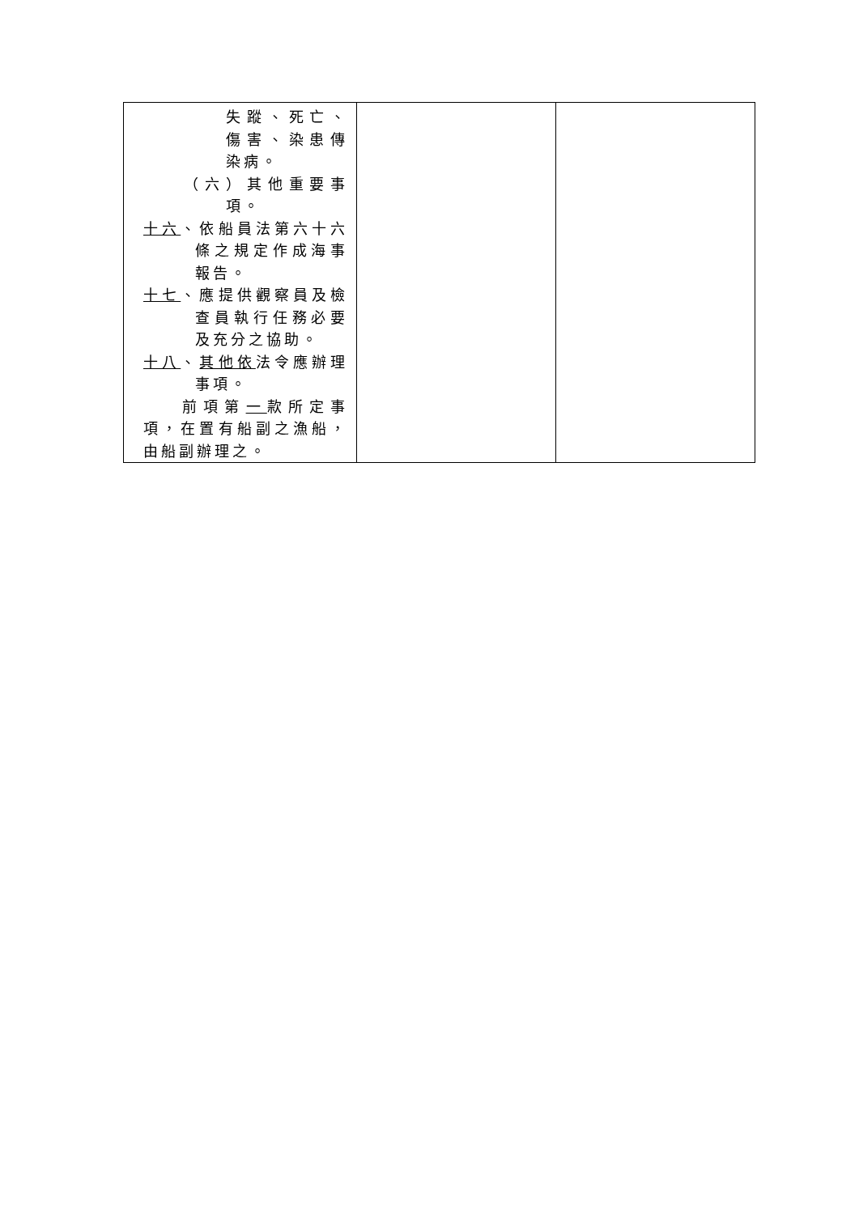| 失蹤、死亡、傷害、染患傳染病。 （六）其他重要事項。 十六 、依船員法第六十六條之規定作成海事報告。 十七 、應提供觀察員及檢查員執行任務必要及充分之協助。 十八 、 其他依 法令應辦理事項。 前項第 一 款所定事項，在置有船副之漁船，由船副辦理之。 | | |